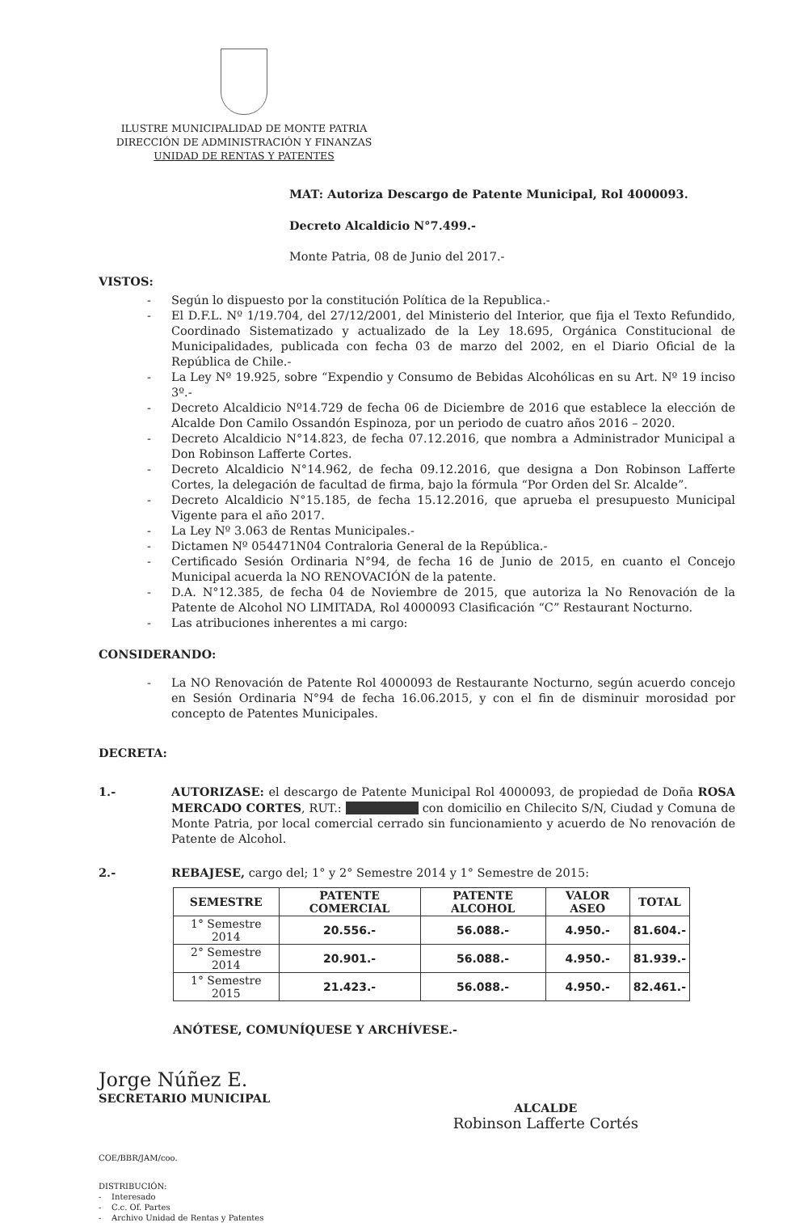ILUSTRE MUNICIPALIDAD DE MONTE PATRIA
DIRECCIÓN DE ADMINISTRACIÓN Y FINANZAS
UNIDAD DE RENTAS Y PATENTES
MAT: Autoriza Descargo de Patente Municipal, Rol 4000093.
Decreto Alcaldicio N°7.499.-
Monte Patria, 08 de Junio del 2017.-
VISTOS:
- Según lo dispuesto por la constitución Política de la Republica.-
- El D.F.L. Nº 1/19.704, del 27/12/2001, del Ministerio del Interior, que fija el Texto Refundido, Coordinado Sistematizado y actualizado de la Ley 18.695, Orgánica Constitucional de Municipalidades, publicada con fecha 03 de marzo del 2002, en el Diario Oficial de la República de Chile.-
- La Ley Nº 19.925, sobre “Expendio y Consumo de Bebidas Alcohólicas en su Art. Nº 19 inciso 3º.-
- Decreto Alcaldicio Nº14.729 de fecha 06 de Diciembre de 2016 que establece la elección de Alcalde Don Camilo Ossandón Espinoza, por un periodo de cuatro años 2016 – 2020.
- Decreto Alcaldicio N°14.823, de fecha 07.12.2016, que nombra a Administrador Municipal a Don Robinson Lafferte Cortes.
- Decreto Alcaldicio N°14.962, de fecha 09.12.2016, que designa a Don Robinson Lafferte Cortes, la delegación de facultad de firma, bajo la fórmula “Por Orden del Sr. Alcalde”.
- Decreto Alcaldicio N°15.185, de fecha 15.12.2016, que aprueba el presupuesto Municipal Vigente para el año 2017.
- La Ley Nº 3.063 de Rentas Municipales.-
- Dictamen Nº 054471N04 Contraloria General de la República.-
- Certificado Sesión Ordinaria N°94, de fecha 16 de Junio de 2015, en cuanto el Concejo Municipal acuerda la NO RENOVACIÓN de la patente.
- D.A. N°12.385, de fecha 04 de Noviembre de 2015, que autoriza la No Renovación de la Patente de Alcohol NO LIMITADA, Rol 4000093 Clasificación “C” Restaurant Nocturno.
- Las atribuciones inherentes a mi cargo:
CONSIDERANDO:
- La NO Renovación de Patente Rol 4000093 de Restaurante Nocturno, según acuerdo concejo en Sesión Ordinaria N°94 de fecha 16.06.2015, y con el fin de disminuir morosidad por concepto de Patentes Municipales.
DECRETA:
1.- AUTORIZASE: el descargo de Patente Municipal Rol 4000093, de propiedad de Doña ROSA MERCADO CORTES, RUT.: con domicilio en Chilecito S/N, Ciudad y Comuna de Monte Patria, por local comercial cerrado sin funcionamiento y acuerdo de No renovación de Patente de Alcohol.
2.- REBAJESE, cargo del; 1° y 2° Semestre 2014 y 1° Semestre de 2015:
| SEMESTRE | PATENTE COMERCIAL | PATENTE ALCOHOL | VALOR ASEO | TOTAL |
| --- | --- | --- | --- | --- |
| 1° Semestre 2014 | 20.556.- | 56.088.- | 4.950.- | 81.604.- |
| 2° Semestre 2014 | 20.901.- | 56.088.- | 4.950.- | 81.939.- |
| 1° Semestre 2015 | 21.423.- | 56.088.- | 4.950.- | 82.461.- |
ANÓTESE, COMUNÍQUESE Y ARCHÍVESE.-
Jorge Núñez E.
SECRETARIO MUNICIPAL
ALCALDE
Robinson Lafferte Cortés
COE/BBR/JAM/coo.
DISTRIBUCIÓN:
- Interesado
- C.c. Of. Partes
- Archivo Unidad de Rentas y Patentes